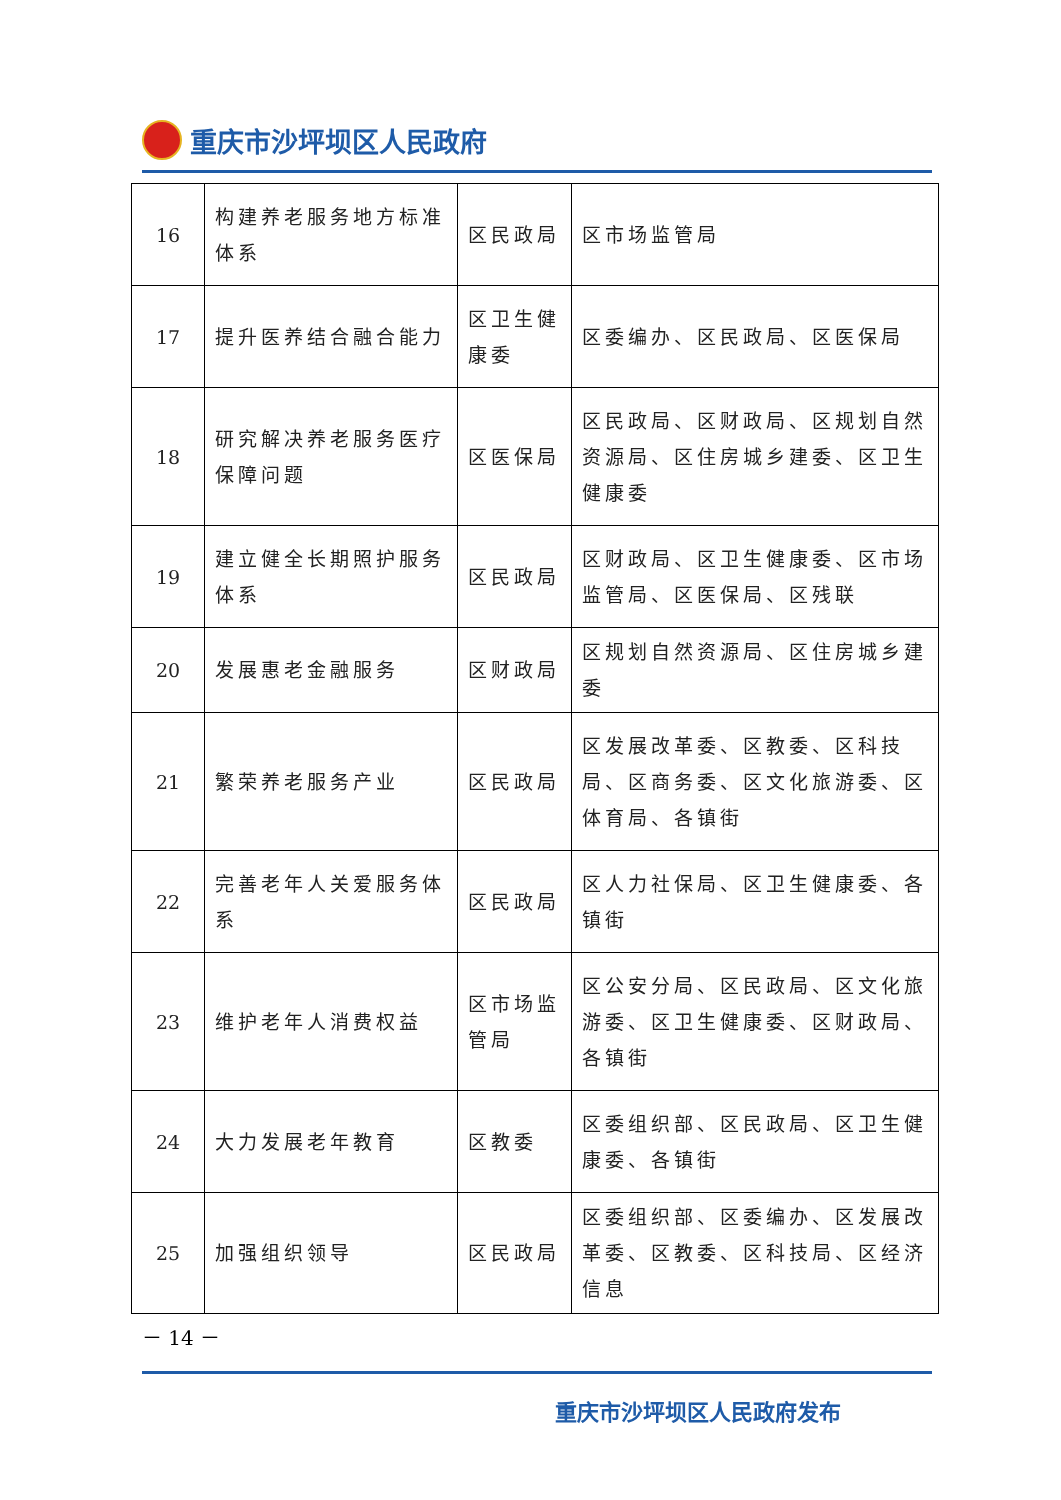重庆市沙坪坝区人民政府
| 16 | 构建养老服务地方标准体系 | 区民政局 | 区市场监管局 |
| 17 | 提升医养结合融合能力 | 区卫生健康委 | 区委编办、区民政局、区医保局 |
| 18 | 研究解决养老服务医疗保障问题 | 区医保局 | 区民政局、区财政局、区规划自然资源局、区住房城乡建委、区卫生健康委 |
| 19 | 建立健全长期照护服务体系 | 区民政局 | 区财政局、区卫生健康委、区市场监管局、区医保局、区残联 |
| 20 | 发展惠老金融服务 | 区财政局 | 区规划自然资源局、区住房城乡建委 |
| 21 | 繁荣养老服务产业 | 区民政局 | 区发展改革委、区教委、区科技局、区商务委、区文化旅游委、区体育局、各镇街 |
| 22 | 完善老年人关爱服务体系 | 区民政局 | 区人力社保局、区卫生健康委、各镇街 |
| 23 | 维护老年人消费权益 | 区市场监管局 | 区公安分局、区民政局、区文化旅游委、区卫生健康委、区财政局、各镇街 |
| 24 | 大力发展老年教育 | 区教委 | 区委组织部、区民政局、区卫生健康委、各镇街 |
| 25 | 加强组织领导 | 区民政局 | 区委组织部、区委编办、区发展改革委、区教委、区科技局、区经济信息 |
－ 14 －
重庆市沙坪坝区人民政府发布